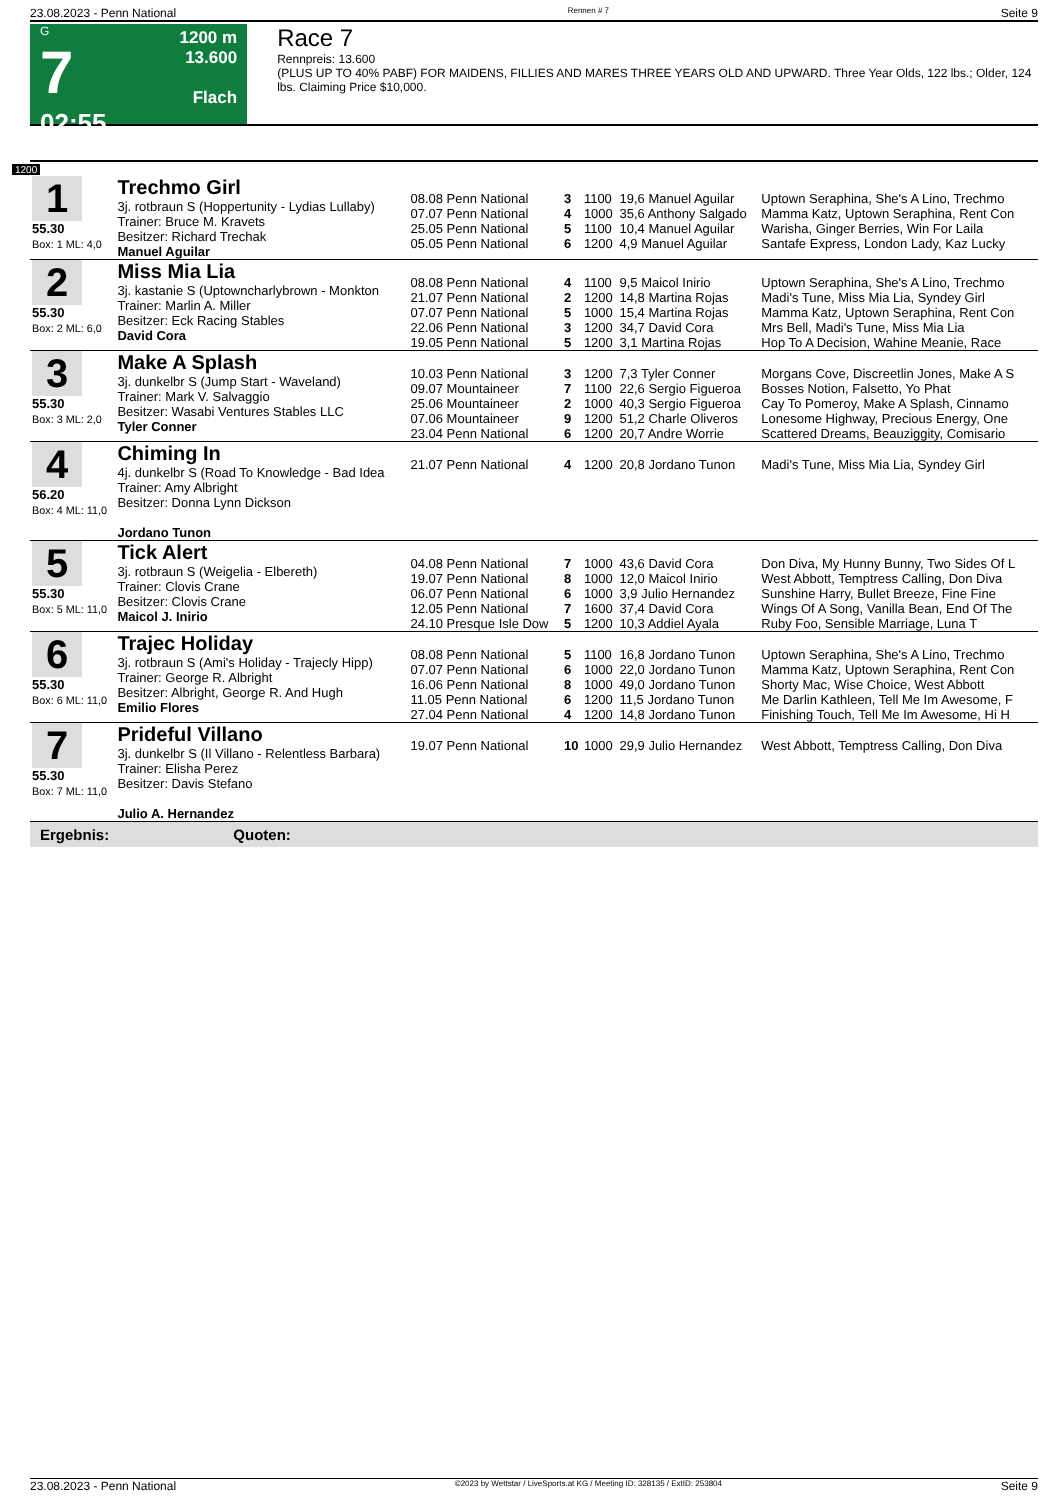23.08.2023 - Penn National Rennen # 7 Seite 9
G
7
02:55
1200 m
13.600
Flach
Race 7
Rennpreis: 13.600
(PLUS UP TO 40% PABF) FOR MAIDENS, FILLIES AND MARES THREE YEARS OLD AND UPWARD. Three Year Olds, 122 lbs.; Older, 124 lbs. Claiming Price $10,000.
1200
| 1 55.30 Box: 1 ML: 4,0 | Trechmo Girl 3j. rotbraun S (Hoppertunity - Lydias Lullaby) Trainer: Bruce M. Kravets Besitzer: Richard Trechak Manuel Aguilar | 08.08 Penn National 07.07 Penn National 25.05 Penn National 05.05 Penn National | 3 4 5 6 | 1100 1000 1100 1200 | 19,6 Manuel Aguilar 35,6 Anthony Salgado 10,4 Manuel Aguilar 4,9 Manuel Aguilar | Uptown Seraphina, She's A Lino, Trechmo Mamma Katz, Uptown Seraphina, Rent Con Warisha, Ginger Berries, Win For Laila Santafe Express, London Lady, Kaz Lucky |
| 2 55.30 Box: 2 ML: 6,0 | Miss Mia Lia 3j. kastanie S (Uptowncharlybrown - Monkton Trainer: Marlin A. Miller Besitzer: Eck Racing Stables David Cora | 08.08 Penn National 21.07 Penn National 07.07 Penn National 22.06 Penn National 19.05 Penn National | 4 2 5 3 5 | 1100 1200 1000 1200 1200 | 9,5 Maicol Inirio 14,8 Martina Rojas 15,4 Martina Rojas 34,7 David Cora 3,1 Martina Rojas | Uptown Seraphina, She's A Lino, Trechmo Madi's Tune, Miss Mia Lia, Syndey Girl Mamma Katz, Uptown Seraphina, Rent Con Mrs Bell, Madi's Tune, Miss Mia Lia Hop To A Decision, Wahine Meanie, Race |
| 3 55.30 Box: 3 ML: 2,0 | Make A Splash 3j. dunkelbr S (Jump Start - Waveland) Trainer: Mark V. Salvaggio Besitzer: Wasabi Ventures Stables LLC Tyler Conner | 10.03 Penn National 09.07 Mountaineer 25.06 Mountaineer 07.06 Mountaineer 23.04 Penn National | 3 7 2 9 6 | 1200 1100 1000 1200 1200 | 7,3 Tyler Conner 22,6 Sergio Figueroa 40,3 Sergio Figueroa 51,2 Charle Oliveros 20,7 Andre Worrie | Morgans Cove, Discreetlin Jones, Make A S Bosses Notion, Falsetto, Yo Phat Cay To Pomeroy, Make A Splash, Cinnamo Lonesome Highway, Precious Energy, One Scattered Dreams, Beauziggity, Comisario |
| 4 56.20 Box: 4 ML: 11,0 | Chiming In 4j. dunkelbr S (Road To Knowledge - Bad Idea Trainer: Amy Albright Besitzer: Donna Lynn Dickson Jordano Tunon | 21.07 Penn National | 4 | 1200 | 20,8 Jordano Tunon | Madi's Tune, Miss Mia Lia, Syndey Girl |
| 5 55.30 Box: 5 ML: 11,0 | Tick Alert 3j. rotbraun S (Weigelia - Elbereth) Trainer: Clovis Crane Besitzer: Clovis Crane Maicol J. Inirio | 04.08 Penn National 19.07 Penn National 06.07 Penn National 12.05 Penn National 24.10 Presque Isle Dow | 7 8 6 7 5 | 1000 1000 1000 1600 1200 | 43,6 David Cora 12,0 Maicol Inirio 3,9 Julio Hernandez 37,4 David Cora 10,3 Addiel Ayala | Don Diva, My Hunny Bunny, Two Sides Of L West Abbott, Temptress Calling, Don Diva Sunshine Harry, Bullet Breeze, Fine Fine Wings Of A Song, Vanilla Bean, End Of The Ruby Foo, Sensible Marriage, Luna T |
| 6 55.30 Box: 6 ML: 11,0 | Trajec Holiday 3j. rotbraun S (Ami's Holiday - Trajecly Hipp) Trainer: George R. Albright Besitzer: Albright, George R. And Hugh Emilio Flores | 08.08 Penn National 07.07 Penn National 16.06 Penn National 11.05 Penn National 27.04 Penn National | 5 6 8 6 4 | 1100 1000 1000 1200 1200 | 16,8 Jordano Tunon 22,0 Jordano Tunon 49,0 Jordano Tunon 11,5 Jordano Tunon 14,8 Jordano Tunon | Uptown Seraphina, She's A Lino, Trechmo Mamma Katz, Uptown Seraphina, Rent Con Shorty Mac, Wise Choice, West Abbott Me Darlin Kathleen, Tell Me Im Awesome, F Finishing Touch, Tell Me Im Awesome, Hi H |
| 7 55.30 Box: 7 ML: 11,0 | Prideful Villano 3j. dunkelbr S (Il Villano - Relentless Barbara) Trainer: Elisha Perez Besitzer: Davis Stefano Julio A. Hernandez | 19.07 Penn National | 10 | 1000 | 29,9 Julio Hernandez | West Abbott, Temptress Calling, Don Diva |
Ergebnis: Quoten:
23.08.2023 - Penn National ©2023 by Wettstar / LiveSports.at KG / Meeting ID: 328135 / ExtID: 253804 Seite 9